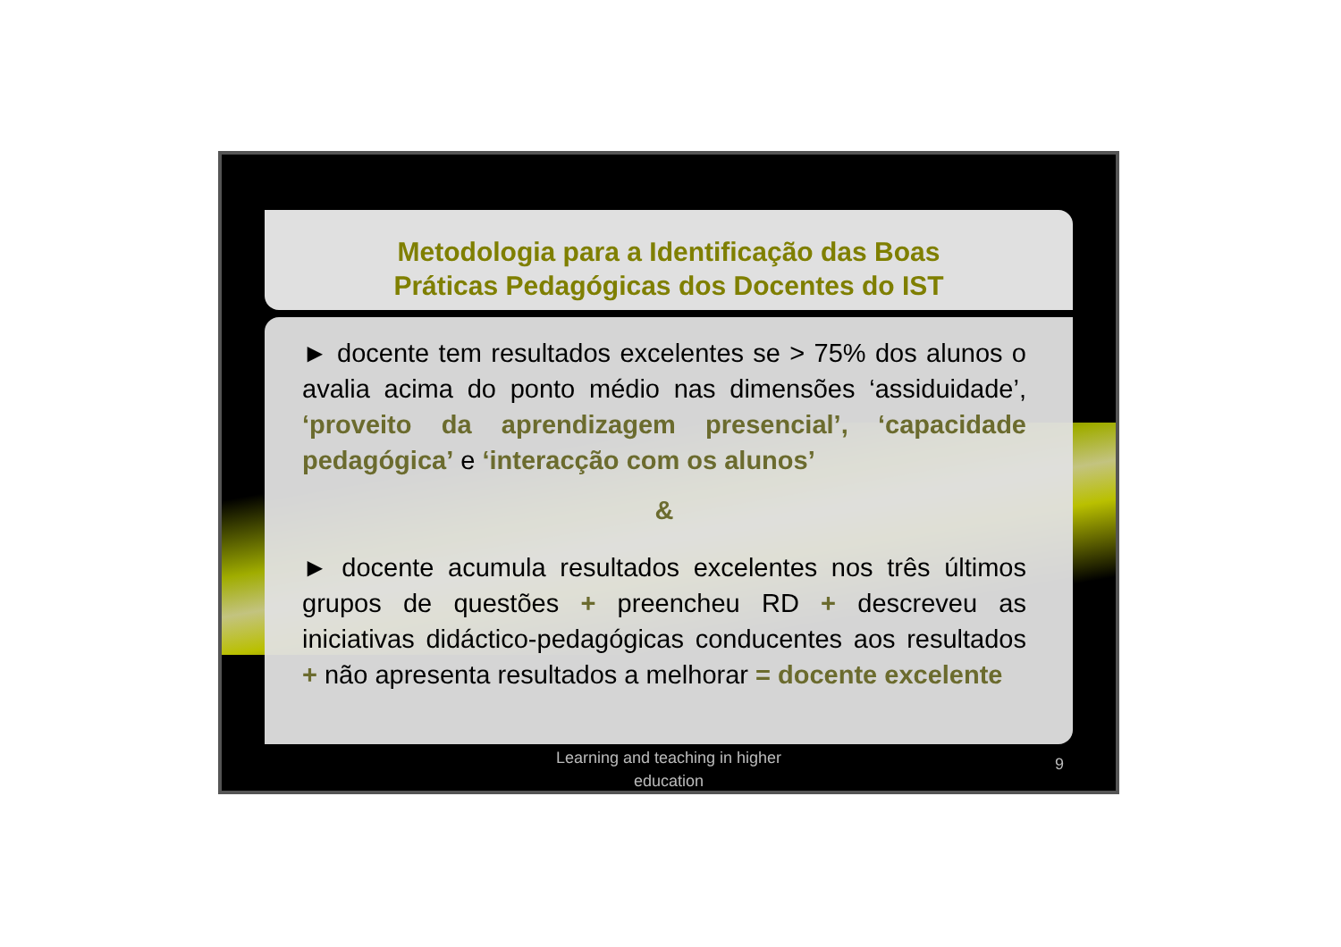Metodologia para a Identificação das Boas
Práticas Pedagógicas dos Docentes do IST
► docente tem resultados excelentes se > 75% dos alunos o avalia acima do ponto médio nas dimensões ‘assiduidade’, ‘proveito da aprendizagem presencial’, ‘capacidade pedagógica’ e ‘interacção com os alunos’
&
► docente acumula resultados excelentes nos três últimos grupos de questões + preencheu RD + descreveu as iniciativas didáctico-pedagógicas conducentes aos resultados + não apresenta resultados a melhorar = docente excelente
Learning and teaching in higher education
9